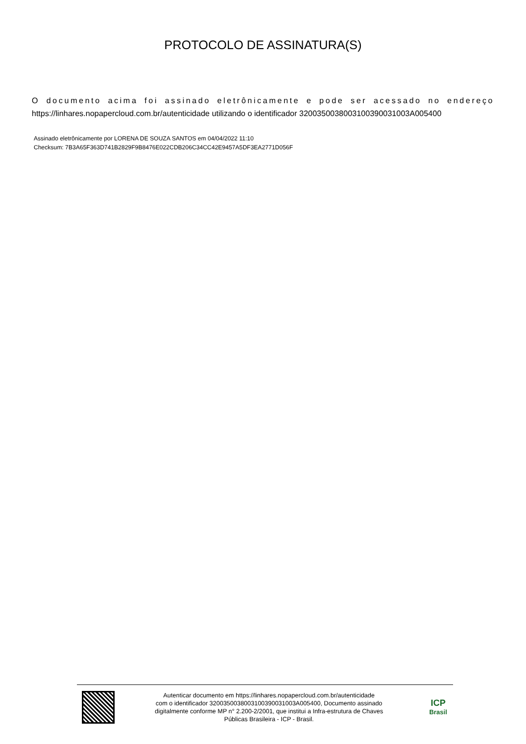PROTOCOLO DE ASSINATURA(S)
O documento acima foi assinado eletrônicamente e pode ser acessado no endereço
https://linhares.nopapercloud.com.br/autenticidade utilizando o identificador 3200350038003100390031003A005400
Assinado eletrônicamente por LORENA DE SOUZA SANTOS em 04/04/2022 11:10
Checksum: 7B3A65F363D741B2829F9B8476E022CDB206C34CC42E9457A5DF3EA2771D056F
Autenticar documento em https://linhares.nopapercloud.com.br/autenticidade
com o identificador 3200350038003100390031003A005400, Documento assinado
digitalmente conforme MP n° 2.200-2/2001, que institui a Infra-estrutura de Chaves
Públicas Brasileira - ICP - Brasil.
ICP
Brasil